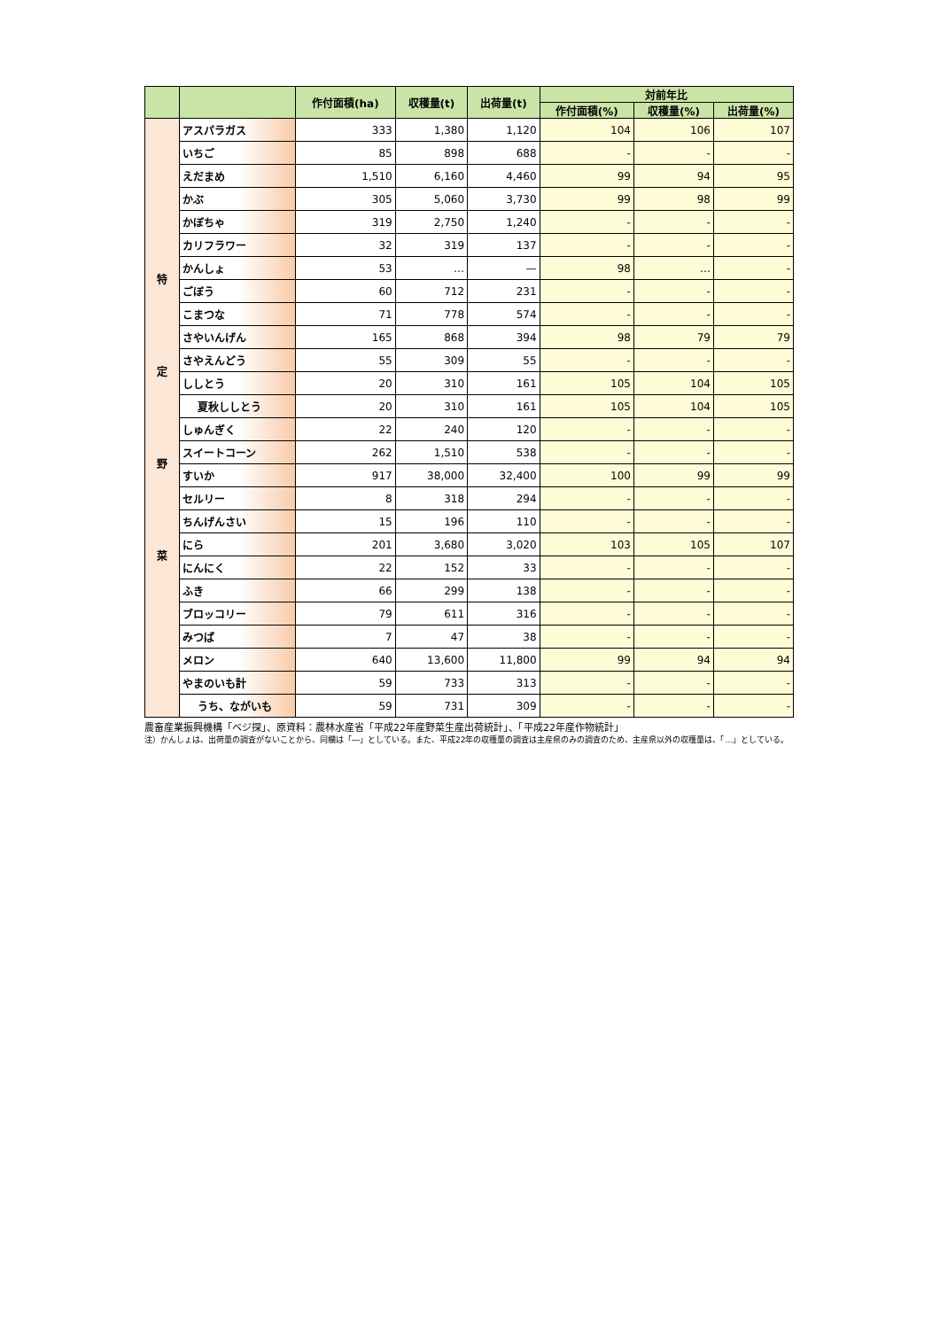| | | 作付面積(ha) | 収穫量(t) | 出荷量(t) | 対前年比 | | |
| --- | --- | --- | --- | --- | --- | --- | --- |
| | | | | | 作付面積(%) | 収穫量(%) | 出荷量(%) |
| 特 定 野 菜 | アスパラガス | 333 | 1,380 | 1,120 | 104 | 106 | 107 |
| | いちご | 85 | 898 | 688 | - | - | - |
| | えだまめ | 1,510 | 6,160 | 4,460 | 99 | 94 | 95 |
| | かぶ | 305 | 5,060 | 3,730 | 99 | 98 | 99 |
| | かぼちゃ | 319 | 2,750 | 1,240 | - | - | - |
| | カリフラワー | 32 | 319 | 137 | - | - | - |
| | かんしょ | 53 | … | — | 98 | … | - |
| | ごぼう | 60 | 712 | 231 | - | - | - |
| | こまつな | 71 | 778 | 574 | - | - | - |
| | さやいんげん | 165 | 868 | 394 | 98 | 79 | 79 |
| | さやえんどう | 55 | 309 | 55 | - | - | - |
| | ししとう | 20 | 310 | 161 | 105 | 104 | 105 |
| | 夏秋ししとう | 20 | 310 | 161 | 105 | 104 | 105 |
| | しゅんぎく | 22 | 240 | 120 | - | - | - |
| | スイートコーン | 262 | 1,510 | 538 | - | - | - |
| | すいか | 917 | 38,000 | 32,400 | 100 | 99 | 99 |
| | セルリー | 8 | 318 | 294 | - | - | - |
| | ちんげんさい | 15 | 196 | 110 | - | - | - |
| | にら | 201 | 3,680 | 3,020 | 103 | 105 | 107 |
| | にんにく | 22 | 152 | 33 | - | - | - |
| | ふき | 66 | 299 | 138 | - | - | - |
| | ブロッコリー | 79 | 611 | 316 | - | - | - |
| | みつば | 7 | 47 | 38 | - | - | - |
| | メロン | 640 | 13,600 | 11,800 | 99 | 94 | 94 |
| | やまのいも計 | 59 | 733 | 313 | - | - | - |
| | うち、ながいも | 59 | 731 | 309 | - | - | - |
農畜産業振興機構「ベジ探」、原資料：農林水産省「平成22年産野菜生産出荷統計」、「平成22年産作物統計」
注）かんしょは、出荷量の調査がないことから、同欄は「―」としている。また、平成22年の収穫量の調査は主産県のみの調査のため、主産県以外の収穫量は、「…」としている。